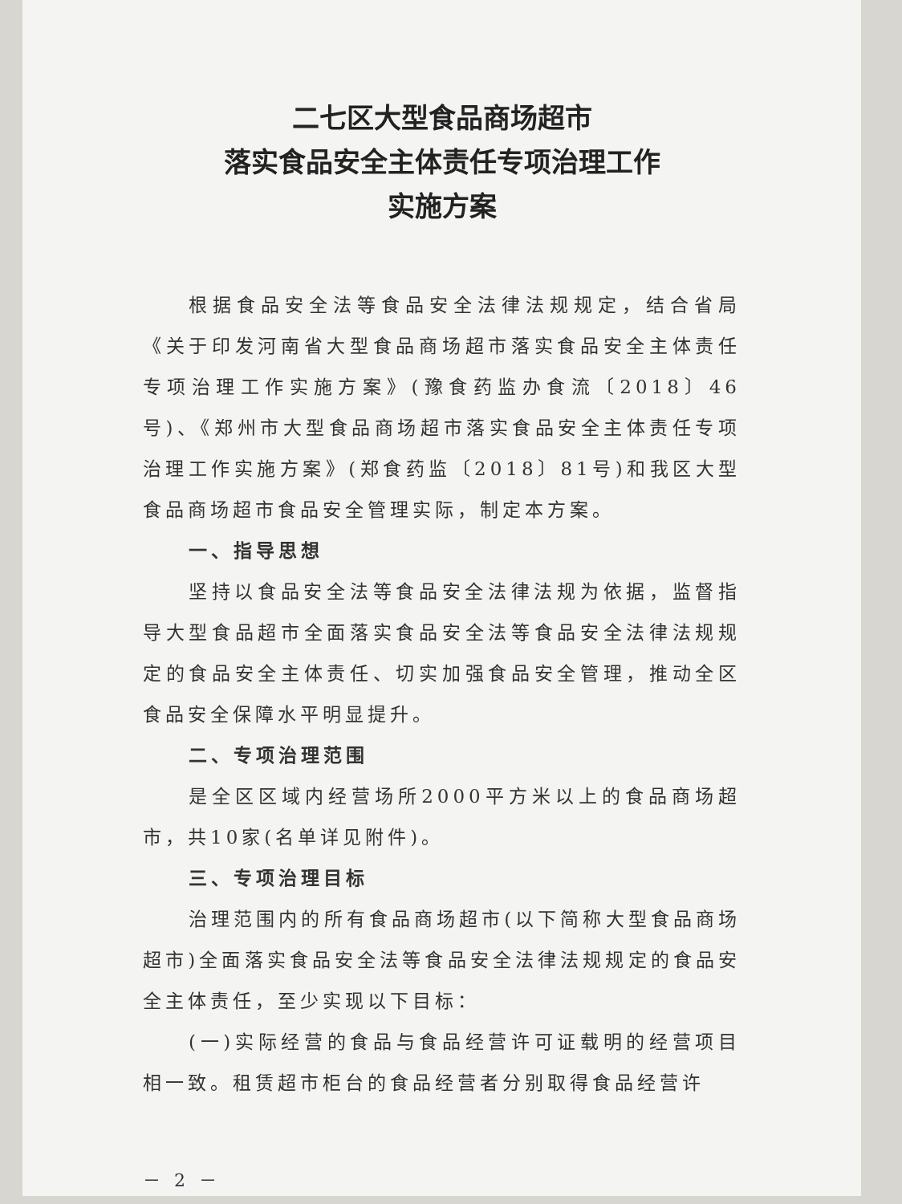二七区大型食品商场超市
落实食品安全主体责任专项治理工作
实施方案
根据食品安全法等食品安全法律法规规定，结合省局《关于印发河南省大型食品商场超市落实食品安全主体责任专项治理工作实施方案》(豫食药监办食流〔2018〕46号)、《郑州市大型食品商场超市落实食品安全主体责任专项治理工作实施方案》(郑食药监〔2018〕81号)和我区大型食品商场超市食品安全管理实际，制定本方案。
一、指导思想
坚持以食品安全法等食品安全法律法规为依据，监督指导大型食品超市全面落实食品安全法等食品安全法律法规规定的食品安全主体责任、切实加强食品安全管理，推动全区食品安全保障水平明显提升。
二、专项治理范围
是全区区域内经营场所2000平方米以上的食品商场超市，共10家(名单详见附件)。
三、专项治理目标
治理范围内的所有食品商场超市(以下简称大型食品商场超市)全面落实食品安全法等食品安全法律法规规定的食品安全主体责任，至少实现以下目标：
(一)实际经营的食品与食品经营许可证载明的经营项目相一致。租赁超市柜台的食品经营者分别取得食品经营许
－ 2 －